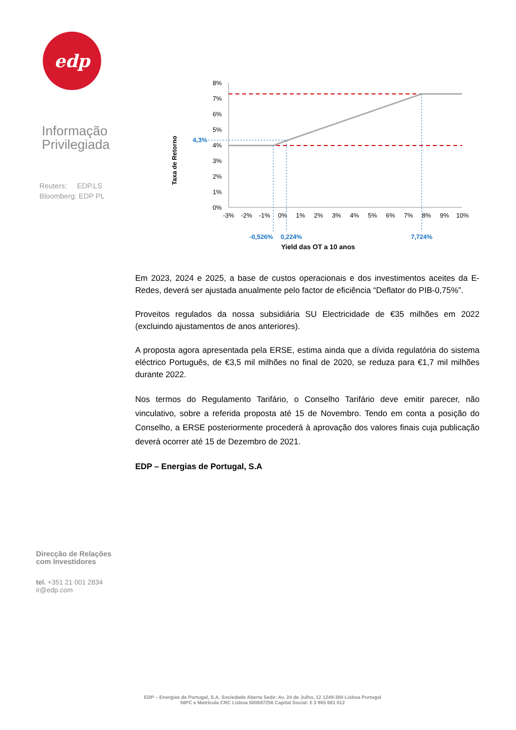edp
Informação
Privilegiada
Reuters: EDP.LS
Bloomberg: EDP PL
Direcção de Relações
com Investidores
tel. +351 21 001 2834
ir@edp.com
Taxa de Retorno
8%
7%
6%
5%
4%
3%
2%
1%
0%
4,3%
-3%
-2%
-1%
0%
1%
2%
3%
4%
5%
6%
7%
8%
9%
10%
-0,526%
0,224%
7,724%
Yield das OT a 10 anos
Em 2023, 2024 e 2025, a base de custos operacionais e dos investimentos aceites da E-Redes, deverá ser ajustada anualmente pelo factor de eficiência “Deflator do PIB-0,75%”.
Proveitos regulados da nossa subsidiária SU Electricidade de €35 milhões em 2022 (excluindo ajustamentos de anos anteriores).
A proposta agora apresentada pela ERSE, estima ainda que a dívida regulatória do sistema eléctrico Português, de €3,5 mil milhões no final de 2020, se reduza para €1,7 mil milhões durante 2022.
Nos termos do Regulamento Tarifário, o Conselho Tarifário deve emitir parecer, não vinculativo, sobre a referida proposta até 15 de Novembro. Tendo em conta a posição do Conselho, a ERSE posteriormente procederá à aprovação dos valores finais cuja publicação deverá ocorrer até 15 de Dezembro de 2021.
EDP – Energias de Portugal, S.A
EDP – Energias de Portugal, S.A. Sociedade Aberta Sede: Av. 24 de Julho, 12 1249-300 Lisboa Portugal
NIPC e Matrícula CRC Lisboa 500697256 Capital Social: € 3 965 681 012